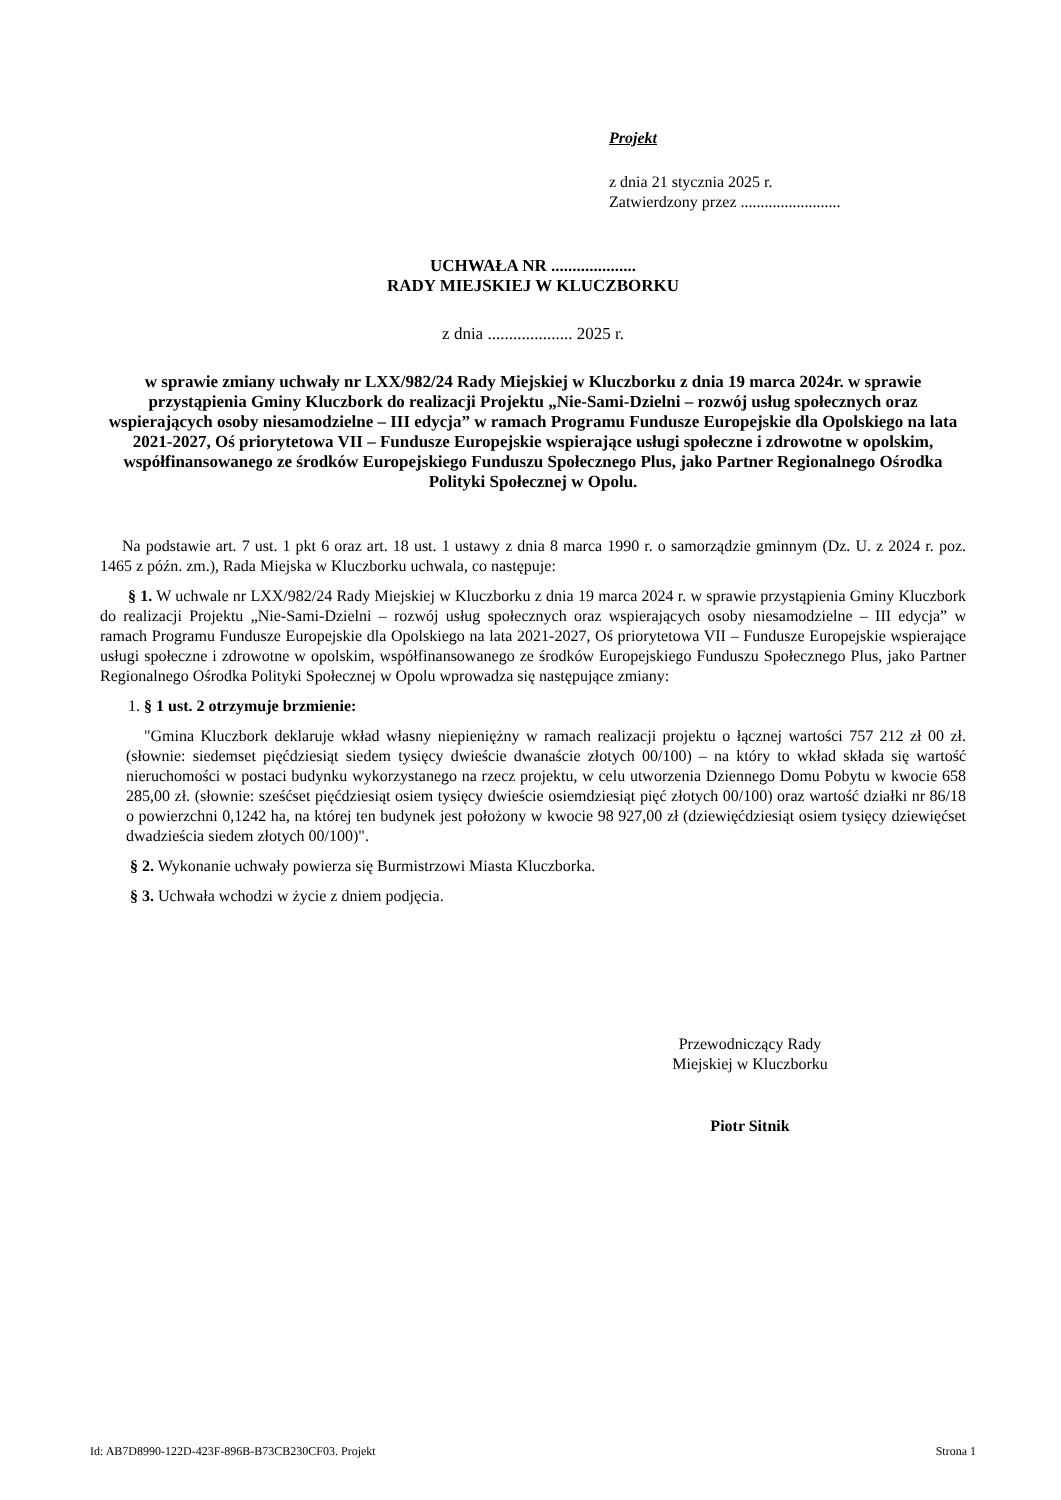Projekt
z dnia 21 stycznia 2025 r.
Zatwierdzony przez .........................
UCHWAŁA NR ....................
RADY MIEJSKIEJ W KLUCZBORKU
z dnia .................... 2025 r.
w sprawie zmiany uchwały nr LXX/982/24 Rady Miejskiej w Kluczborku z dnia 19 marca 2024r. w sprawie przystąpienia Gminy Kluczbork do realizacji Projektu „Nie-Sami-Dzielni – rozwój usług społecznych oraz wspierających osoby niesamodzielne – III edycja” w ramach Programu Fundusze Europejskie dla Opolskiego na lata 2021-2027, Oś priorytetowa VII – Fundusze Europejskie wspierające usługi społeczne i zdrowotne w opolskim, współfinansowanego ze środków Europejskiego Funduszu Społecznego Plus, jako Partner Regionalnego Ośrodka Polityki Społecznej w Opolu.
Na podstawie art. 7 ust. 1 pkt 6 oraz art. 18 ust. 1 ustawy z dnia 8 marca 1990 r. o samorządzie gminnym (Dz. U. z 2024 r. poz. 1465 z późn. zm.), Rada Miejska w Kluczborku uchwala, co następuje:
§ 1. W uchwale nr LXX/982/24 Rady Miejskiej w Kluczborku z dnia 19 marca 2024 r. w sprawie przystąpienia Gminy Kluczbork do realizacji Projektu „Nie-Sami-Dzielni – rozwój usług społecznych oraz wspierających osoby niesamodzielne – III edycja” w ramach Programu Fundusze Europejskie dla Opolskiego na lata 2021-2027, Oś priorytetowa VII – Fundusze Europejskie wspierające usługi społeczne i zdrowotne w opolskim, współfinansowanego ze środków Europejskiego Funduszu Społecznego Plus, jako Partner Regionalnego Ośrodka Polityki Społecznej w Opolu wprowadza się następujące zmiany:
1. § 1 ust. 2 otrzymuje brzmienie:
"Gmina Kluczbork deklaruje wkład własny niepieniężny w ramach realizacji projektu o łącznej wartości 757 212 zł 00 zł. (słownie: siedemset pięćdziesiąt siedem tysięcy dwieście dwanaście złotych 00/100) – na który to wkład składa się wartość nieruchomości w postaci budynku wykorzystanego na rzecz projektu, w celu utworzenia Dziennego Domu Pobytu w kwocie 658 285,00 zł. (słownie: sześćset pięćdziesiąt osiem tysięcy dwieście osiemdziesiąt pięć złotych 00/100) oraz wartość działki nr 86/18 o powierzchni 0,1242 ha, na której ten budynek jest położony w kwocie 98 927,00 zł (dziewięćdziesiąt osiem tysięcy dziewięćset dwadzieścia siedem złotych 00/100)".
§ 2. Wykonanie uchwały powierza się Burmistrzowi Miasta Kluczborka.
§ 3. Uchwała wchodzi w życie z dniem podjęcia.
Przewodniczący Rady
Miejskiej w Kluczborku
Piotr Sitnik
Id: AB7D8990-122D-423F-896B-B73CB230CF03. Projekt Strona 1